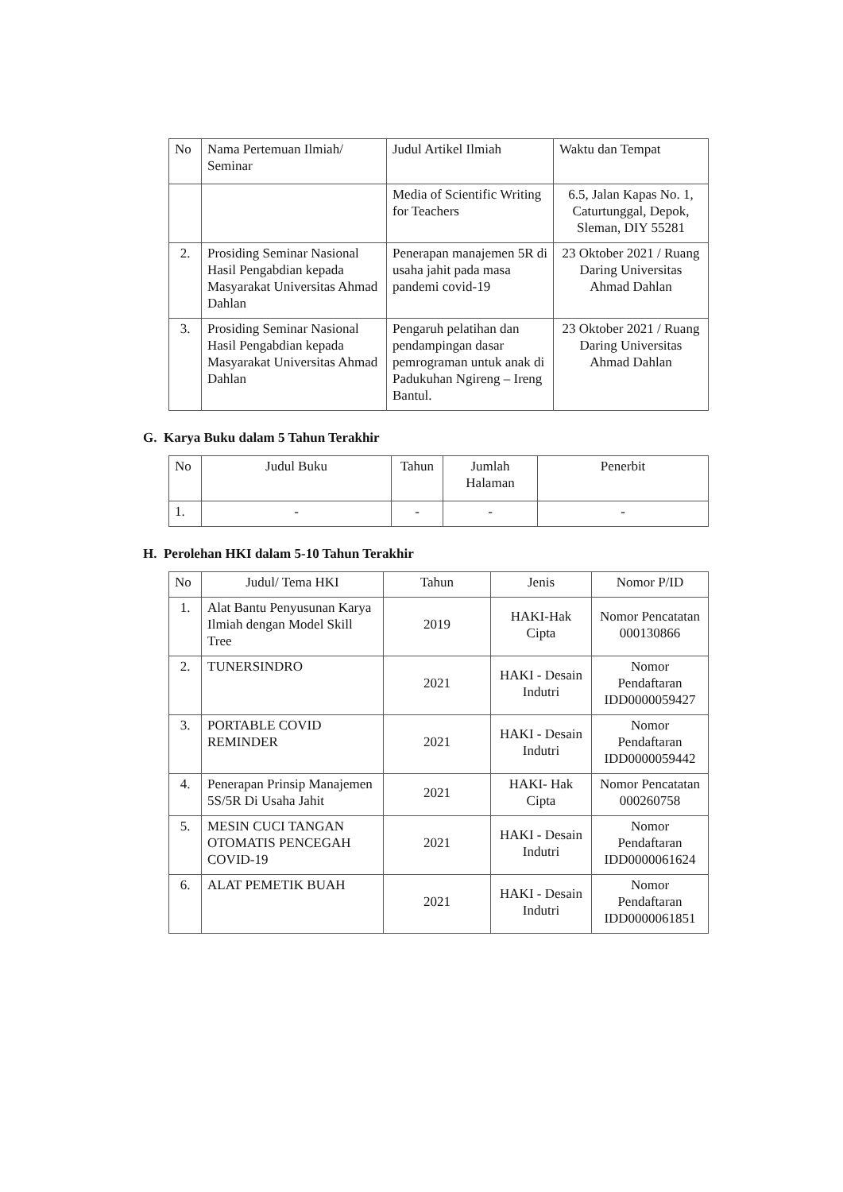| No | Nama Pertemuan Ilmiah/ Seminar | Judul Artikel Ilmiah | Waktu dan Tempat |
| --- | --- | --- | --- |
| | | Media of Scientific Writing for Teachers | 6.5, Jalan Kapas No. 1, Caturtunggal, Depok, Sleman, DIY 55281 |
| 2. | Prosiding Seminar Nasional Hasil Pengabdian kepada Masyarakat Universitas Ahmad Dahlan | Penerapan manajemen 5R di usaha jahit pada masa pandemi covid-19 | 23 Oktober 2021 / Ruang Daring Universitas Ahmad Dahlan |
| 3. | Prosiding Seminar Nasional Hasil Pengabdian kepada Masyarakat Universitas Ahmad Dahlan | Pengaruh pelatihan dan pendampingan dasar pemrograman untuk anak di Padukuhan Ngireng – Ireng Bantul. | 23 Oktober 2021 / Ruang Daring Universitas Ahmad Dahlan |
G. Karya Buku dalam 5 Tahun Terakhir
| No | Judul Buku | Tahun | Jumlah Halaman | Penerbit |
| --- | --- | --- | --- | --- |
| 1. | - | - | - | - |
H. Perolehan HKI dalam 5-10 Tahun Terakhir
| No | Judul/ Tema HKI | Tahun | Jenis | Nomor P/ID |
| --- | --- | --- | --- | --- |
| 1. | Alat Bantu Penyusunan Karya Ilmiah dengan Model Skill Tree | 2019 | HAKI-Hak Cipta | Nomor Pencatatan 000130866 |
| 2. | TUNERSINDRO | 2021 | HAKI - Desain Indutri | Nomor Pendaftaran IDD0000059427 |
| 3. | PORTABLE COVID REMINDER | 2021 | HAKI - Desain Indutri | Nomor Pendaftaran IDD0000059442 |
| 4. | Penerapan Prinsip Manajemen 5S/5R Di Usaha Jahit | 2021 | HAKI- Hak Cipta | Nomor Pencatatan 000260758 |
| 5. | MESIN CUCI TANGAN OTOMATIS PENCEGAH COVID-19 | 2021 | HAKI - Desain Indutri | Nomor Pendaftaran IDD0000061624 |
| 6. | ALAT PEMETIK BUAH | 2021 | HAKI - Desain Indutri | Nomor Pendaftaran IDD0000061851 |